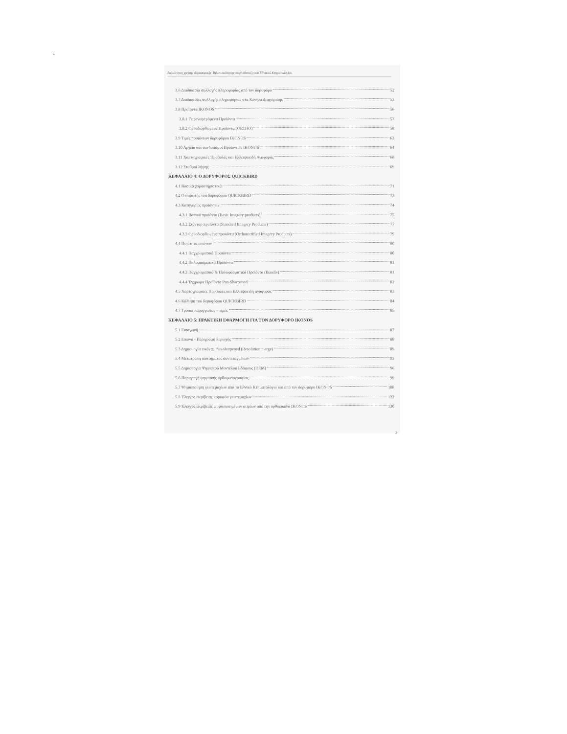`
Διερεύνηση χρήσης δορυφορικής Τηλεπισκόπησης στην σύνταξη του Εθνικού Κτηματολογίου
3.6 Διαδικασία συλλογής πληροφορίας από τον δορυφόρο 52
3.7 Διαδικασίες συλλογής πληροφορίας στα Κέντρα Διαχείρισης 53
3.8 Προϊόντα IKONOS 56
3.8.1 Γεωαναφερόμενα Προϊόντα 57
3.8.2 Ορθοδιορθωμένα Προϊόντα (ORTHO) 58
3.9 Τιμές προϊόντων δορυφόρου IKONOS 63
3.10 Αρχεία και συνδυασμοί Προϊόντων IKONOS 64
3.11 Χαρτογραφικές Προβολές και Ελλειψοειδή Αναφοράς 68
3.12 Σταθμοί λήψης 69
ΚΕΦΑΛΑΙΟ 4: Ο ΔΟΡΥΦΟΡΟΣ QUICKBIRD
4.1 Βασικά χαρακτηριστικά 71
4.2 Ο σαρωτής του δορυφόρου QUICKBIRD 73
4.3 Κατηγορίες προϊόντων 74
4.3.1 Βασικά προϊόντα (Basic Imagery products) 75
4.3.2 Στάνταρ προϊόντα (Standard Imagery Products) 77
4.3.3 Ορθοδιορθωμένα προϊόντα (Orthorectified Imagery Products) 79
4.4 Ποιότητα εικόνων 80
4.4.1 Παγχρωματικά Προϊόντα 80
4.4.2 Πολυφασματικά Προϊόντα 81
4.4.3 Παγχρωματικά & Πολυφασματικά Προϊόντα (Bundle) 81
4.4.4 Έγχρωμα Προϊόντα Pan-Sharpened 82
4.5 Χαρτογραφικές Προβολές και Ελλειψοειδή αναφοράς 83
4.6 Κάλυψη του δορυφόρου QUICKBIRD 84
4.7 Τρόποι παραγγελίας – τιμές 85
ΚΕΦΑΛΑΙΟ 5: ΠΡΑΚΤΙΚΗ ΕΦΑΡΜΟΓΗ ΓΙΑ ΤΟΝ ΔΟΡΥΦΟΡΟ IKONOS
5.1 Εισαγωγή 87
5.2 Εικόνα - Περιγραφή περιοχής 88
5.3 Δημιουργία εικόνας Pan-sharpened (Resolution merge) 89
5.4 Μετατροπή συστήματος συντεταγμένων 93
5.5 Δημιουργία Ψηφιακού Μοντέλου Εδάφους (DEM) 96
5.6 Παραγωγή ψηφιακής ορθοφωτογραφίας 99
5.7 Ψηφιοποίηση γεωτεμαχίων από το Εθνικό Κτηματολόγιο και από τον δορυφόρο IKONOS 108
5.8 Έλεγχος ακρίβειας κορυφών γεωτεμαχίων 122
5.9 Έλεγχος ακρίβειας ψηφιοποιημένων κτιρίων από την ορθοεικόνα IKONOS 130
2